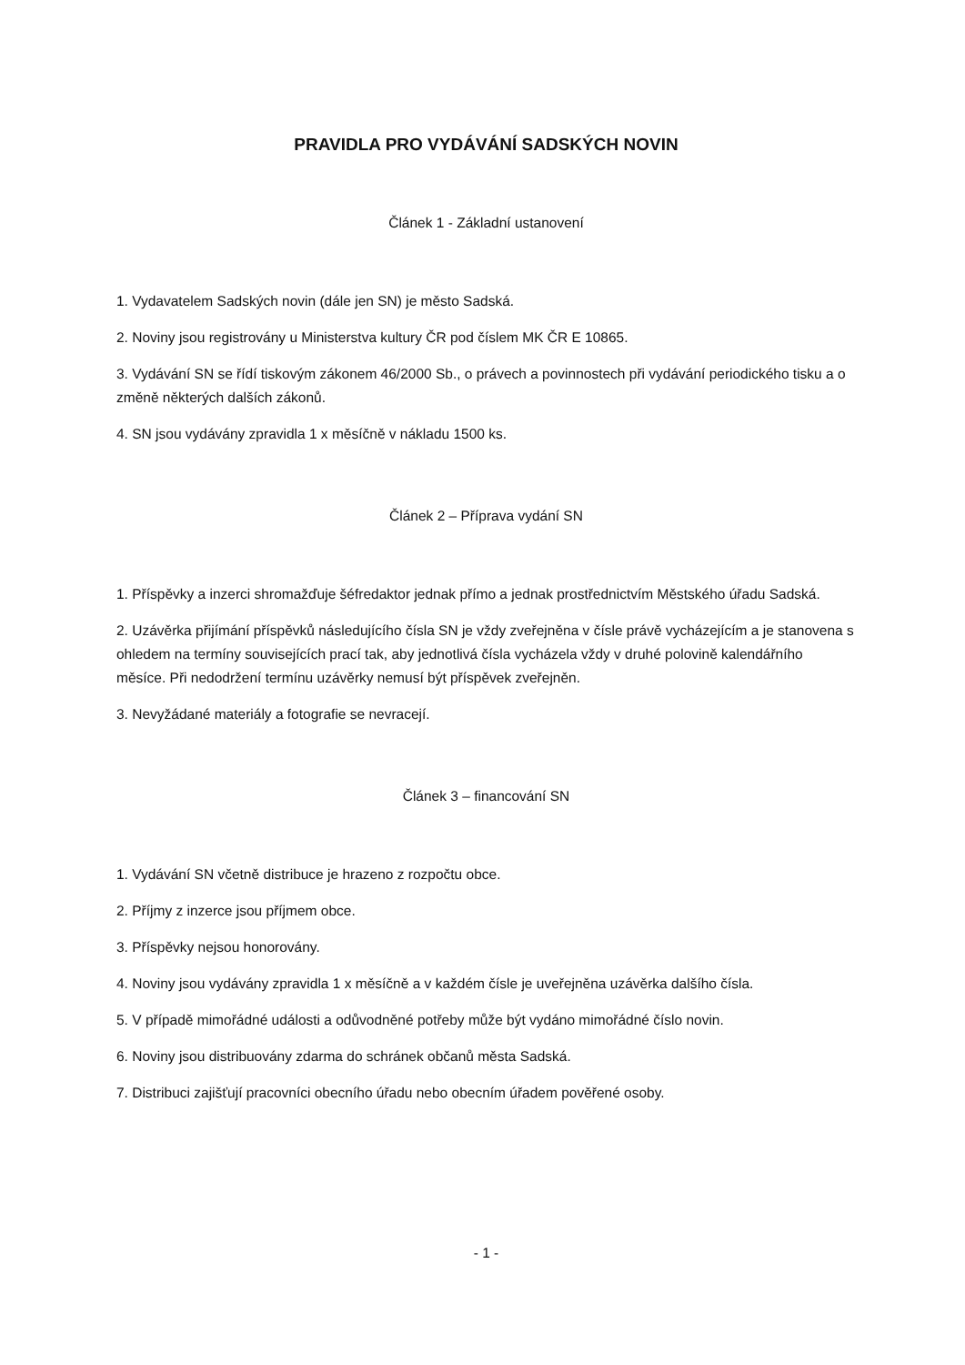PRAVIDLA PRO VYDÁVÁNÍ SADSKÝCH NOVIN
Článek 1 - Základní ustanovení
1. Vydavatelem Sadských novin (dále jen SN) je město Sadská.
2. Noviny jsou registrovány u Ministerstva kultury ČR pod číslem MK ČR E 10865.
3. Vydávání SN se řídí tiskovým zákonem 46/2000 Sb., o právech a povinnostech při vydávání periodického tisku a o změně některých dalších zákonů.
4. SN jsou vydávány zpravidla 1 x měsíčně v nákladu 1500 ks.
Článek 2 – Příprava vydání SN
1. Příspěvky a inzerci shromažďuje šéfredaktor jednak přímo a jednak prostřednictvím Městského úřadu Sadská.
2. Uzávěrka přijímání příspěvků následujícího čísla SN je vždy zveřejněna v čísle právě vycházejícím a je stanovena s ohledem na termíny souvisejících prací tak, aby jednotlivá čísla vycházela vždy v druhé polovině kalendářního měsíce. Při nedodržení termínu uzávěrky nemusí být příspěvek zveřejněn.
3. Nevyžádané materiály a fotografie se nevracejí.
Článek 3 – financování SN
1. Vydávání SN včetně distribuce je hrazeno z rozpočtu obce.
2. Příjmy z inzerce jsou příjmem obce.
3. Příspěvky nejsou honorovány.
4. Noviny jsou vydávány zpravidla 1 x měsíčně a v každém čísle je uveřejněna uzávěrka dalšího čísla.
5. V případě mimořádné události a odůvodněné potřeby může být vydáno mimořádné číslo novin.
6. Noviny jsou distribuovány zdarma do schránek občanů města Sadská.
7. Distribuci zajišťují pracovníci obecního úřadu nebo obecním úřadem pověřené osoby.
- 1 -